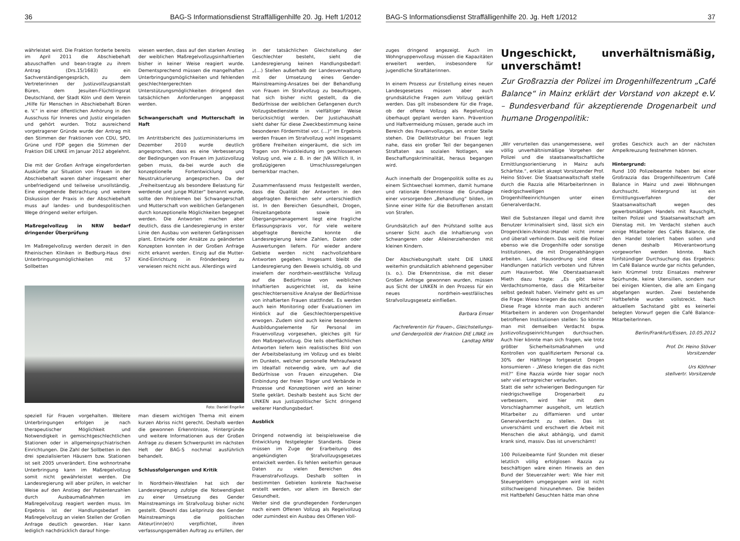36 BAG-S Informationsdienst Straffälligenhilfe 20. Jg. Heft 1/2012
währleistet wird. Die Fraktion forderte bereits im April 2011 die Abschiebehaft abzuschaffen und bean-tragte zu ihrem Antrag (Drs.15/1683) ein Sachverständigengespräch, zu dem Vertreterinnen der Justizvollzugsanstalt Büren, dem Jesuiten-Flüchtlingsrat Deutschland, der Stadt Köln und dem Verein „Hilfe für Menschen in Abschiebehaft Büren e. V.“ in einer öffentlichen Anhörung in den Ausschuss für Inneres und Justiz eingeladen und gehört wurden. Trotz ausreichend vorgetragener Gründe wurde der Antrag mit den Stimmen der Fraktionen von CDU, SPD, Grüne und FDP gegen die Stimmen der Fraktion DIE LINKE im Januar 2012 abgelehnt.
Die mit der Großen Anfrage eingeforderten Auskünfte zur Situation von Frauen in der Abschiebehaft waren daher insgesamt eher unbefriedigend und teilweise unvollständig. Eine eingehende Betrachtung und weitere Diskussion der Praxis in der Abschiebehaft muss auf landes- und bundespolitischen Wege dringend weiter erfolgen.
Maßregelvollzug in NRW bedarf dringender Überprüfung
Im Maßregelvollzug werden derzeit in den Rheinischen Kliniken in Bedburg-Haus drei Unterbringungsmöglichkeiten mit 57 Sollbetten
wiesen werden, dass auf den starken Anstieg der weiblichen Maßregelvollzugsinhaftierten bisher in keiner Weise reagiert wurde. Dementsprechend müssen die mangelhaften Unterbringungsmöglichkeiten und fehlenden geschlechtergerechten Unterstützungsmöglichkeiten dringend den tatsächlichen Anforderungen angepasst werden.
Schwangerschaft und Mutterschaft in Haft
Im Antrittsbericht des Justizministeriums im Dezember 2010 wurde deutlich angesprochen, dass es eine Verbesserung der Bedingungen von Frauen im Justizvollzug geben muss, da-bei wurde auch die konzeptionelle Fortentwicklung und Neustrukturierung angesprochen. Da der „Freiheitsentzug als besondere Belastung für werdende und junge Mütter“ benannt wurde, sollte den Problemen bei Schwangerschaft und Mutterschaft von weiblichen Gefangenen durch konzeptionelle Möglichkeiten begegnet werden. Die Antworten machen aber deutlich, dass die Landesregierung in erster Linie den Ausbau von weiteren Gefängnissen plant. Entwürfe oder Ansätze zu geänderten Konzepten konnten in der Großen Anfrage nicht erkannt werden. Einzig auf die Mutter-Kind-Einrichtung in Fröndenberg zu verwiesen reicht nicht aus. Allerdings wird
Foto: Daniel Engelke
speziell für Frauen vorgehalten. Weitere Unterbringungen erfolgen je nach therapeutischer Möglichkeit und Notwendigkeit in gemischtgeschlechtlichen Stationen oder in allgemeinpsychiatrischen Einrichtungen. Die Zahl der Sollbetten in den drei spezialisierten Häusern bzw. Stationen ist seit 2005 unverändert. Eine wohnortnahe Unterbringung kann im Maßregelvollzug somit nicht gewährleistet werden. Die Landesregierung will aber prüfen, in welcher Weise auf den Anstieg der Patientenzahlen durch Ausbaumaßnahmen im Maßregelvollzug reagiert werden muss. Im Ergebnis ist der Handlungsbedarf im Maßregelvollzug an vielen Stellen der Großen Anfrage deutlich geworden. Hier kann lediglich nachdrücklich darauf hinge-
man diesem wichtigen Thema mit einem kurzen Abriss nicht gerecht. Deshalb werden die gewonnen Erkenntnisse, Hintergründe und weitere Informationen aus der Großen Anfrage zu diesem Schwerpunkt im nächsten Heft der BAG-S nochmal ausführlich behandelt.
Schlussfolgerungen und Kritik
In Nordrhein-Westfalen hat sich der Landesregierung zufolge die Notwendigkeit zu einer Umsetzung des Gender Mainstreamings im Strafvollzug bisher nicht gestellt. Obwohl das Leitprinzip des Gender Mainstreamings die politischen Akteur(inn)e(n) verpflichtet, ihren verfassungsgemäßen Auftrag zu erfüllen, der
in der tatsächlichen Gleichstellung der Geschlechter besteht, sieht die Landesregierung keinen Handlungsbedarf: „(…) Stellen außerhalb der Landesverwaltung mit der Umsetzung eines Gender-Mainstreaming-Ansatzes bei der Behandlung von Frauen im Strafvollzug zu beauftragen, hat sich bisher nicht gestellt, da die Bedürfnisse der weiblichen Gefangenen durch Vollzugsbedienstete in vielfältiger Weise berücksichtigt werden. Der Justizhaushalt sieht daher für diese Zweckbestimmung keine besonderen Fördermittel vor. (…)“ Im Ergebnis werden Frauen im Strafvollzug wohl insgesamt größere Freiheiten eingeräumt, die sich im Tragen von Privatkleidung im geschlossenen Vollzug und, wie z. B. in der JVA Willich II, in großzügigeren Umschlussregelungen bemerkbar machen.
Zusammenfassend muss festgestellt werden, dass die Qualität der Antworten in den abgefragten Bereichen sehr unterschiedlich ist. In den Bereichen Gesundheit, Drogen, Freizeitangebote sowie im Übergangsmanagement liegt eine fragliche Erfassungspraxis vor, für viele weitere abgefragte Bereiche konnte die Landesregierung keine Zahlen, Daten oder Auswertungen liefern. Für wieder andere Gebiete werden nicht nachvollziehbare Antworten gegeben. Insgesamt bleibt die Landesregierung den Beweis schuldig, ob und inwiefern der nordrhein-westfälsche Vollzug auf die Bedürfnisse von weiblichen Inhaftierten ausgerichtet ist, da keine geschlechtersensitive Analyse der Bedürfnisse von inhaftierten Frauen stattfindet. Es werden auch kein Monitoring oder Evaluationen im Hinblick auf die Geschlechterperspektive erwogen. Zudem sind auch keine besonderen Ausbildungselemente für Personal im Frauenvollzug vorgesehen, gleiches gilt für den Maßregelvollzug. Die teils oberflächlichen Antworten liefern kein realistisches Bild von der Arbeitsbelastung im Vollzug und es bleibt im Dunkeln, welcher personelle Mehraufwand im Idealfall notwendig wäre, um auf die Bedürfnisse von Frauen einzugehen. Die Einbindung der freien Träger und Verbände in Prozesse und Konzeptionen wird an keiner Stelle geklärt. Deshalb besteht aus Sicht der LINKEN aus justizpolitischer Sicht dringend weiterer Handlungsbedarf.
Ausblick
Dringend notwendig ist beispielsweise die Entwicklung festgelegter Standards. Diese müssen im Zuge der Erarbeitung des angekündigten Strafvollzugsgesetzes entwickelt werden. Es fehlen weiterhin genaue Daten zu vielen Bereichen des Frauenstrafvollzugs. Deshalb sollten in bestimmten Gebieten konkrete Nachweise erstellt werden, vor allem im Bereich der Gesundheit.
Weiter sind die grundlegenden Forderungen nach einem Offenen Vollzug als Regelvollzug oder zumindest ein Ausbau des Offenen Voll-
BAG-S Informationsdienst Straffälligenhilfe 20. Jg. Heft 1/2012 37
zuges dringend angezeigt. Auch im Wohngruppenvollzug müssen die Kapazitäten erweitert werden, insbesondere für jugendliche Straftäterinnen.
In einem Prozess zur Erstellung eines neuen Landesgesetzes müssen aber auch grundsätzliche Fragen zum Vollzug geklärt werden. Das gilt insbesondere für die Frage, ob der offene Vollzug als Regelvollzug überhaupt geplant werden kann. Prävention und Haftvermeidung müssen, gerade auch im Bereich des Frauenvollzuges, an erster Stelle stehen. Die Deliktstruktur bei Frauen legt nahe, dass ein großer Teil der begangenen Straftaten aus sozialen Notlagen, wie Beschaffungskriminalität, heraus begangen wird.
Auch innerhalb der Drogenpolitik sollte es zu einem Sichtwechsel kommen, damit humane und rationale Erkenntnisse die Grundlage einer vorsorgenden „Behandlung“ bilden, im Sinne einer Hilfe für die Betroffenen anstatt von Strafen.
Grundsätzlich auf den Prüfstand sollte aus unserer Sicht auch die Inhaftierung von Schwangeren oder Alleinerziehenden mit kleinen Kindern.
Der Abschiebungshaft steht DIE LINKE weiterhin grundsätzlich ablehnend gegenüber (s. o.). Die Erkenntnisse, die mit dieser Großen Anfrage gewonnen wurden, müssen aus Sicht der LINKEN in den Prozess für ein neues nordrhein-westfälisches Strafvollzugsgesetz einfließen.
Barbara Emser
Fachreferentin für Frauen-, Gleichstellungs- und Genderpolitik der Fraktion DIE LINKE im Landtag NRW
Ungeschickt, unverhältnismäßig, unverschämt!
Zur Großrazzia der Polizei im Drogenhilfezentrum „Café Balance“ in Mainz erklärt der Vorstand von akzept e.V. – Bundesverband für akzeptierende Drogenarbeit und humane Drogenpolitik:
„Wir verurteilen das unangemessene, weil völlig unverhältnismäßige Vorgehen der Polizei und die staatsanwaltschaftliche Ermittlungsorientierung in Mainz aufs Schärfste.“, erklärt akzept Vorsitzender Prof. Heino Stöver. Die Staatsanwaltschaft stelle durch die Razzia alle MitarbeiterInnen in niedrigschwelligen Drogenhilfeeinrichtungen unter einen Generalverdacht.
Weil die Substanzen illegal und damit ihre Benutzer kriminalisiert sind, lässt sich ein Drogen(klein-/kleinst-)Handel nicht immer und überall verhindern. Das weiß die Polizei ebenso wie die Drogenhilfe oder sonstige Institutionen, die mit Drogenabhängigen arbeiten. Laut Hausordnung sind diese Handlungen natürlich verboten und führen zum Hausverbot. Wie Oberstaatsanwalt Mieth dazu fragte: „Es gibt keine Verdachtsmomente, dass die Mitarbeiter selbst gedealt haben. Vielmehr geht es um die Frage: Wieso kriegen die das nicht mit?“
Diese Frage könnte man auch anderen Mitarbeitern in anderen von Drogenhandel betroffenen Institutionen stellen: So könnte man mit demselben Verdacht bspw. Justizvollzugseinrichtungen durchsuchen. Auch hier könnte man sich fragen, wie trotz größter Sicherheitsmaßnahmen und Kontrollen von qualifiziertem Personal ca. 30% der Häftlinge fortgesetzt Drogen konsumieren - „Wieso kriegen die das nicht mit?“ Eine Razzia würde hier sogar noch sehr viel ertragreicher verlaufen.
Statt die sehr schwierigen Bedingungen für niedrigschwellige Drogenarbeit zu verbessern, wird hier mit dem Vorschlaghammer ausgeholt, um letztlich Mitarbeiter zu diffamieren und unter Generalverdacht zu stellen. Das ist unverschämt und erschwert die Arbeit mit Menschen die akut abhängig, und damit krank sind, massiv. Das ist unverschämt!
100 Polizeibeamte fünf Stunden mit dieser letztlich völlig erfolglosen Razzia zu beschäftigen wäre einen Hinweis an den Bund der Steuerzahler wert: Wie hier mit Steuergeldern umgegangen wird ist nicht stillschweigend hinzunehmen. Die beiden mit Haftbefehl Gesuchten hätte man ohne
großes Geschick auch an der nächsten Ampelkreuzung festnehmen können.
Hintergrund:
Rund 100 Polizeibeamte haben bei einer Großrazzia das Drogenhilfezentrum Café Balance in Mainz und zwei Wohnungen durchsucht. Hintergrund ist ein Ermittlungsverfahren der Staatsanwaltschaft wegen des gewerbsmäßigen Handels mit Rauschgift, teilten Polizei und Staatsanwaltschaft am Dienstag mit. Im Verdacht stehen auch einige Mitarbeiter des Cafés Balance, die den Handel toleriert haben sollen und denen deshalb Mitverantwortung vorgeworfen werden könnte. Nach fünfstündiger Durchsuchung das Ergebnis: Im Café Balance wurde gar nichts gefunden, kein Krümmel trotz Einsatzes mehrerer Spürhunde, keine Utensilien, sondern nur bei einigen Klienten, die alle am Eingang abgefangen wurden. Zwei bestehende Haftbefehle wurden vollstreckt. Nach aktuellem Sachstand gibt es keinerlei belegten Vorwurf gegen die Café Balance-MitarbeiterInnen.
Berlin/Frankfurt/Essen, 10.05.2012
Prof. Dr. Heino Stöver
Vorsitzender
Urs Köthner
stellvertr. Vorsitzende